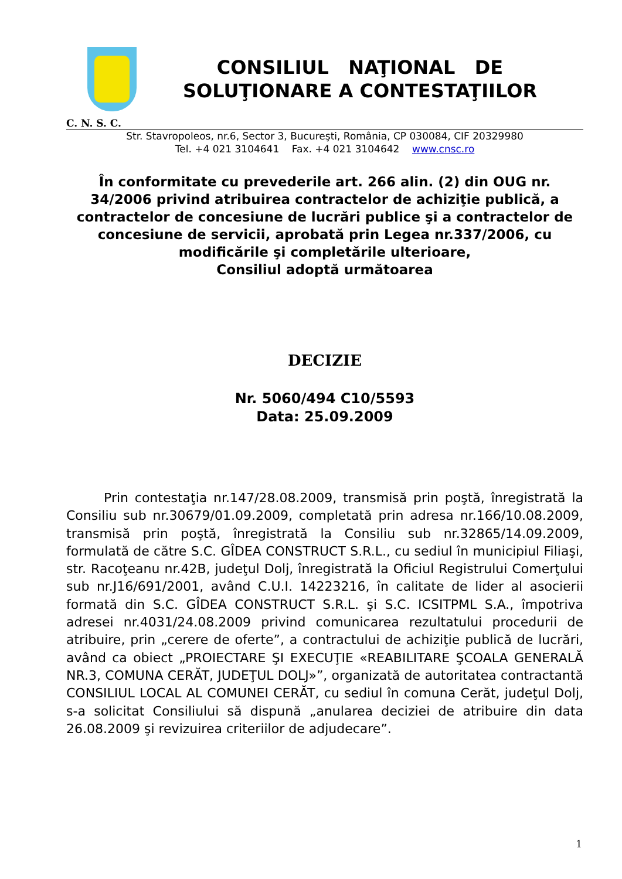CONSILIUL NAŢIONAL DE
SOLUŢIONARE A CONTESTAŢIILOR
C. N. S. C.
Str. Stavropoleos, nr.6, Sector 3, Bucureşti, România, CP 030084, CIF 20329980
Tel. +4 021 3104641 Fax. +4 021 3104642 www.cnsc.ro
În conformitate cu prevederile art. 266 alin. (2) din OUG nr. 34/2006 privind atribuirea contractelor de achiziţie publică, a contractelor de concesiune de lucrări publice şi a contractelor de concesiune de servicii, aprobată prin Legea nr.337/2006, cu modificările şi completările ulterioare,
Consiliul adoptă următoarea
DECIZIE
Nr. 5060/494 C10/5593
Data: 25.09.2009
Prin contestaţia nr.147/28.08.2009, transmisă prin poştă, înregistrată la Consiliu sub nr.30679/01.09.2009, completată prin adresa nr.166/10.08.2009, transmisă prin poştă, înregistrată la Consiliu sub nr.32865/14.09.2009, formulată de către S.C. GÎDEA CONSTRUCT S.R.L., cu sediul în municipiul Filiaşi, str. Racoţeanu nr.42B, judeţul Dolj, înregistrată la Oficiul Registrului Comerţului sub nr.J16/691/2001, având C.U.I. 14223216, în calitate de lider al asocierii formată din S.C. GÎDEA CONSTRUCT S.R.L. şi S.C. ICSITPML S.A., împotriva adresei nr.4031/24.08.2009 privind comunicarea rezultatului procedurii de atribuire, prin „cerere de oferte”, a contractului de achiziţie publică de lucrări, având ca obiect „PROIECTARE ŞI EXECUŢIE «REABILITARE ŞCOALA GENERALĂ NR.3, COMUNA CERĂT, JUDEŢUL DOLJ»”, organizată de autoritatea contractantă CONSILIUL LOCAL AL COMUNEI CERĂT, cu sediul în comuna Cerăt, judeţul Dolj, s-a solicitat Consiliului să dispună „anularea deciziei de atribuire din data 26.08.2009 şi revizuirea criteriilor de adjudecare”.
1